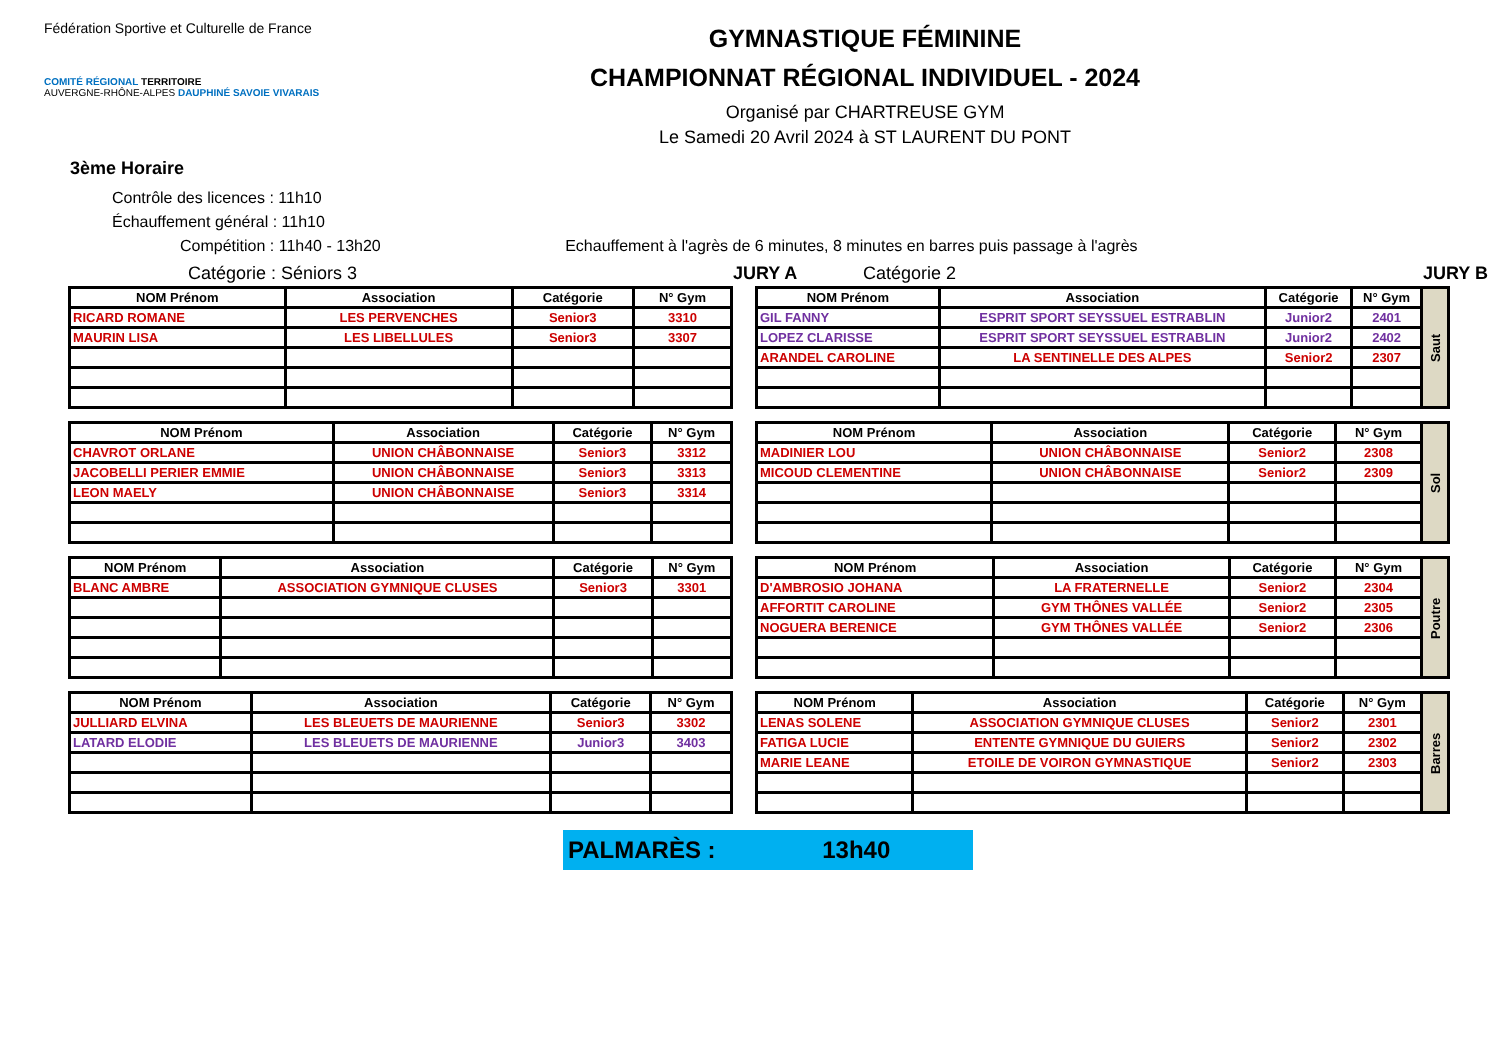Fédération Sportive et Culturelle de France
COMITÉ RÉGIONAL TERRITOIRE
AUVERGNE-RHÔNE-ALPES DAUPHINÉ SAVOIE VIVARAIS
GYMNASTIQUE FÉMININE
CHAMPIONNAT RÉGIONAL INDIVIDUEL - 2024
Organisé par CHARTREUSE GYM
Le Samedi 20 Avril 2024 à ST LAURENT DU PONT
3ème Horaire
Contrôle des licences : 11h10
Échauffement général : 11h10
Compétition : 11h40 - 13h20 Echauffement à l'agrès de 6 minutes, 8 minutes en barres puis passage à l'agrès
Catégorie : Séniors 3 JURY A Catégorie 2 JURY B
| NOM Prénom | Association | Catégorie | N° Gym |
| --- | --- | --- | --- |
| RICARD ROMANE | LES PERVENCHES | Senior3 | 3310 |
| MAURIN LISA | LES LIBELLULES | Senior3 | 3307 |
| NOM Prénom | Association | Catégorie | N° Gym |
| --- | --- | --- | --- |
| CHAVROT ORLANE | UNION CHÂBONNAISE | Senior3 | 3312 |
| JACOBELLI PERIER EMMIE | UNION CHÂBONNAISE | Senior3 | 3313 |
| LEON MAELY | UNION CHÂBONNAISE | Senior3 | 3314 |
| NOM Prénom | Association | Catégorie | N° Gym |
| --- | --- | --- | --- |
| BLANC AMBRE | ASSOCIATION GYMNIQUE CLUSES | Senior3 | 3301 |
| NOM Prénom | Association | Catégorie | N° Gym |
| --- | --- | --- | --- |
| JULLIARD ELVINA | LES BLEUETS DE MAURIENNE | Senior3 | 3302 |
| LATARD ELODIE | LES BLEUETS DE MAURIENNE | Junior3 | 3403 |
| NOM Prénom | Association | Catégorie | N° Gym | Saut |
| GIL FANNY | ESPRIT SPORT SEYSSUEL ESTRABLIN | Junior2 | 2401 | |
| LOPEZ CLARISSE | ESPRIT SPORT SEYSSUEL ESTRABLIN | Junior2 | 2402 | |
| ARANDEL CAROLINE | LA SENTINELLE DES ALPES | Senior2 | 2307 | |
| NOM Prénom | Association | Catégorie | N° Gym | Sol |
| MADINIER LOU | UNION CHÂBONNAISE | Senior2 | 2308 | |
| MICOUD CLEMENTINE | UNION CHÂBONNAISE | Senior2 | 2309 | |
| NOM Prénom | Association | Catégorie | N° Gym | Poutre |
| D'AMBROSIO JOHANA | LA FRATERNELLE | Senior2 | 2304 | |
| AFFORTIT CAROLINE | GYM THÔNES VALLÉE | Senior2 | 2305 | |
| NOGUERA BERENICE | GYM THÔNES VALLÉE | Senior2 | 2306 | |
| NOM Prénom | Association | Catégorie | N° Gym | Barres |
| LENAS SOLENE | ASSOCIATION GYMNIQUE CLUSES | Senior2 | 2301 | |
| FATIGA LUCIE | ENTENTE GYMNIQUE DU GUIERS | Senior2 | 2302 | |
| MARIE LEANE | ETOILE DE VOIRON GYMNASTIQUE | Senior2 | 2303 | |
PALMARÈS : 13h40